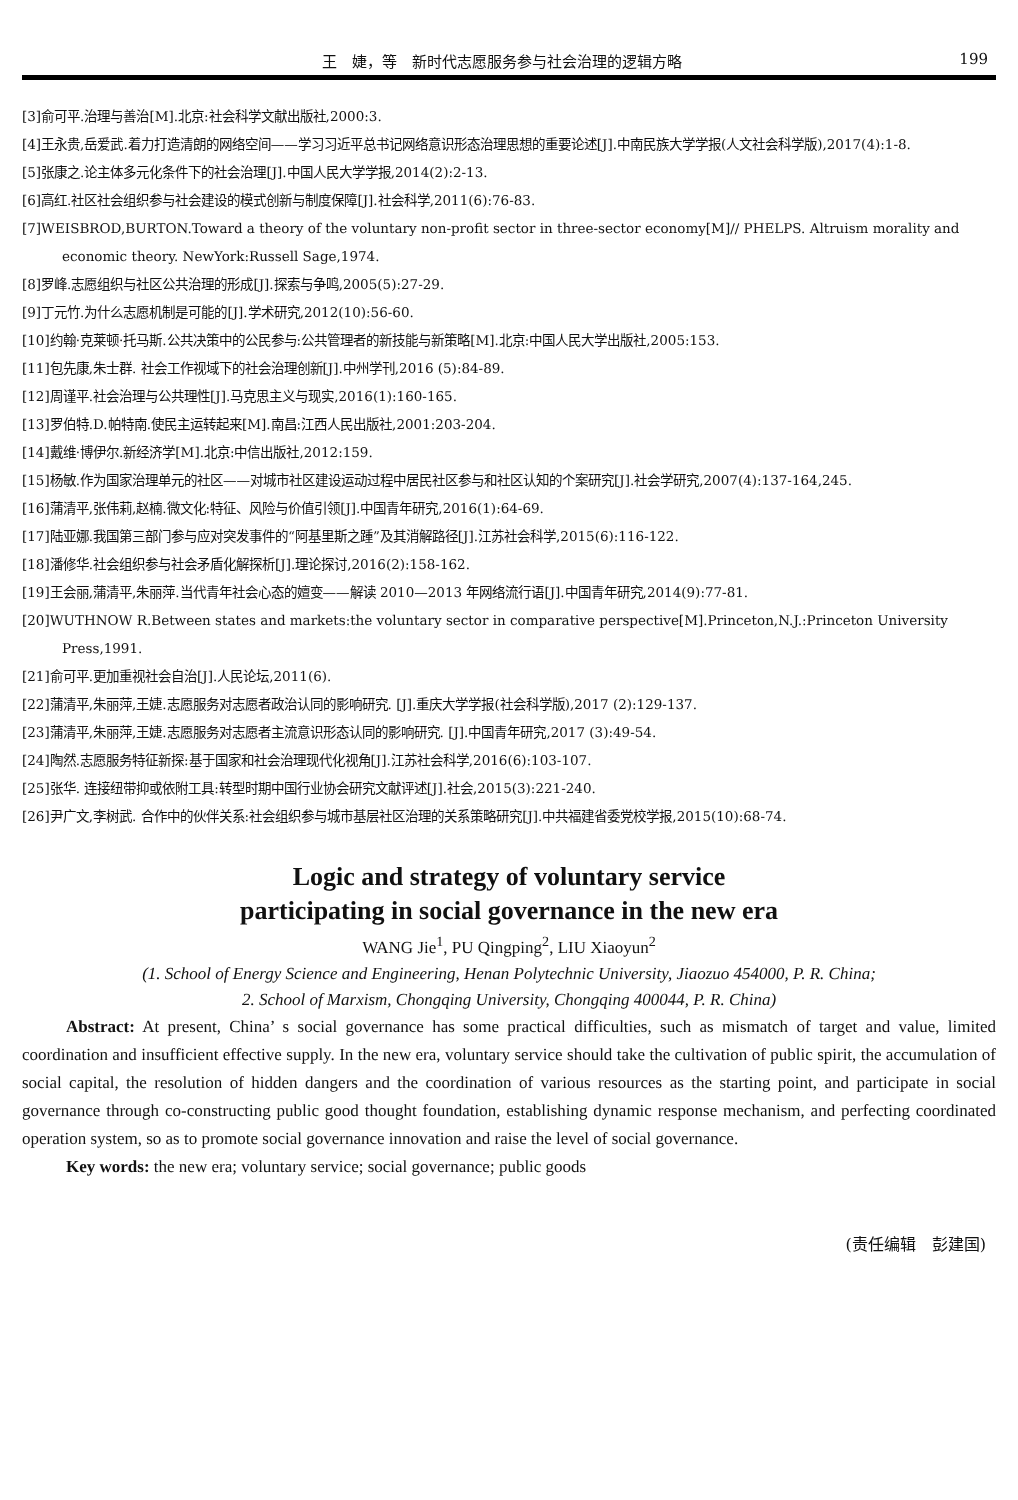王　婕，等　新时代志愿服务参与社会治理的逻辑方略 199
[3]俞可平.治理与善治[M].北京:社会科学文献出版社,2000:3.
[4]王永贵,岳爱武.着力打造清朗的网络空间——学习习近平总书记网络意识形态治理思想的重要论述[J].中南民族大学学报(人文社会科学版),2017(4):1-8.
[5]张康之.论主体多元化条件下的社会治理[J].中国人民大学学报,2014(2):2-13.
[6]高红.社区社会组织参与社会建设的模式创新与制度保障[J].社会科学,2011(6):76-83.
[7]WEISBROD,BURTON.Toward a theory of the voluntary non-profit sector in three-sector economy[M]// PHELPS. Altruism morality and economic theory. NewYork:Russell Sage,1974.
[8]罗峰.志愿组织与社区公共治理的形成[J].探索与争鸣,2005(5):27-29.
[9]丁元竹.为什么志愿机制是可能的[J].学术研究,2012(10):56-60.
[10]约翰·克莱顿·托马斯.公共决策中的公民参与:公共管理者的新技能与新策略[M].北京:中国人民大学出版社,2005:153.
[11]包先康,朱士群. 社会工作视域下的社会治理创新[J].中州学刊,2016 (5):84-89.
[12]周谨平.社会治理与公共理性[J].马克思主义与现实,2016(1):160-165.
[13]罗伯特.D.帕特南.使民主运转起来[M].南昌:江西人民出版社,2001:203-204.
[14]戴维·博伊尔.新经济学[M].北京:中信出版社,2012:159.
[15]杨敏.作为国家治理单元的社区——对城市社区建设运动过程中居民社区参与和社区认知的个案研究[J].社会学研究,2007(4):137-164,245.
[16]蒲清平,张伟莉,赵楠.微文化:特征、风险与价值引领[J].中国青年研究,2016(1):64-69.
[17]陆亚娜.我国第三部门参与应对突发事件的“阿基里斯之踵”及其消解路径[J].江苏社会科学,2015(6):116-122.
[18]潘修华.社会组织参与社会矛盾化解探析[J].理论探讨,2016(2):158-162.
[19]王会丽,蒲清平,朱丽萍.当代青年社会心态的嬗变——解读 2010—2013 年网络流行语[J].中国青年研究,2014(9):77-81.
[20]WUTHNOW R.Between states and markets:the voluntary sector in comparative perspective[M].Princeton,N.J.:Princeton University Press,1991.
[21]俞可平.更加重视社会自治[J].人民论坛,2011(6).
[22]蒲清平,朱丽萍,王婕.志愿服务对志愿者政治认同的影响研究. [J].重庆大学学报(社会科学版),2017 (2):129-137.
[23]蒲清平,朱丽萍,王婕.志愿服务对志愿者主流意识形态认同的影响研究. [J].中国青年研究,2017 (3):49-54.
[24]陶然.志愿服务特征新探:基于国家和社会治理现代化视角[J].江苏社会科学,2016(6):103-107.
[25]张华. 连接纽带抑或依附工具:转型时期中国行业协会研究文献评述[J].社会,2015(3):221-240.
[26]尹广文,李树武. 合作中的伙伴关系:社会组织参与城市基层社区治理的关系策略研究[J].中共福建省委党校学报,2015(10):68-74.
Logic and strategy of voluntary service
participating in social governance in the new era
WANG Jie<sup>1</sup>, PU Qingping<sup>2</sup>, LIU Xiaoyun<sup>2</sup>
(1. School of Energy Science and Engineering, Henan Polytechnic University, Jiaozuo 454000, P. R. China;
2. School of Marxism, Chongqing University, Chongqing 400044, P. R. China)
Abstract: At present, China’ s social governance has some practical difficulties, such as mismatch of target and value, limited coordination and insufficient effective supply. In the new era, voluntary service should take the cultivation of public spirit, the accumulation of social capital, the resolution of hidden dangers and the coordination of various resources as the starting point, and participate in social governance through co-constructing public good thought foundation, establishing dynamic response mechanism, and perfecting coordinated operation system, so as to promote social governance innovation and raise the level of social governance.
Key words: the new era; voluntary service; social governance; public goods
(责任编辑　彭建国)